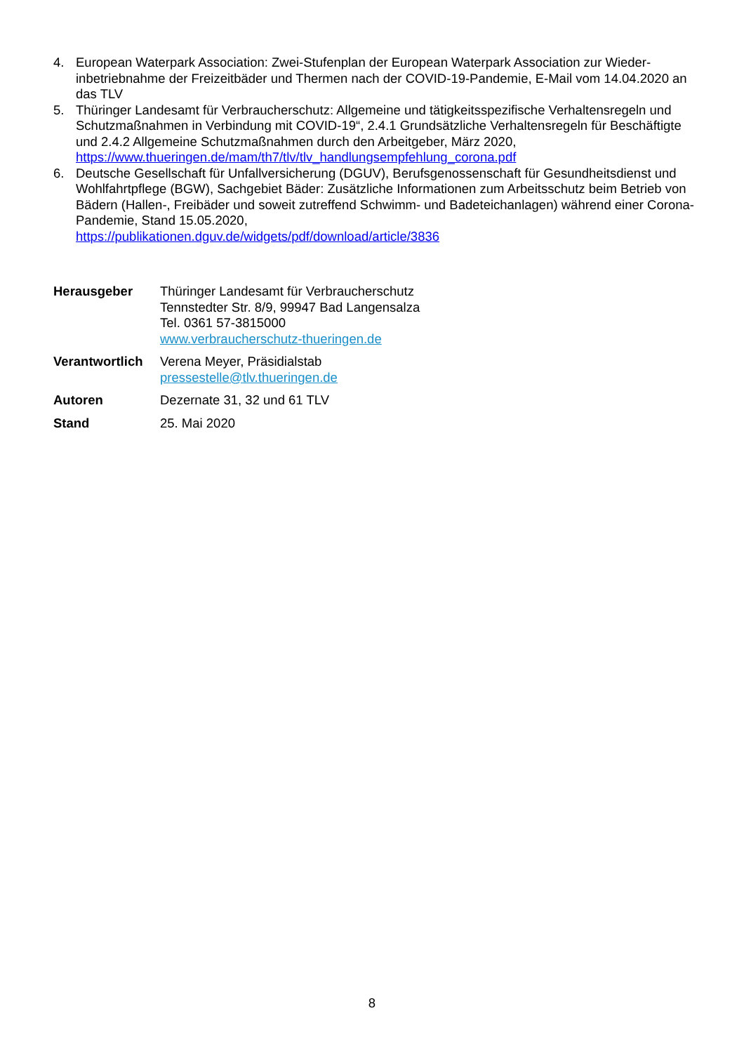4. European Waterpark Association: Zwei-Stufenplan der European Waterpark Association zur Wieder­inbetriebnahme der Freizeitbäder und Thermen nach der COVID-19-Pandemie, E-Mail vom 14.04.2020 an das TLV
5. Thüringer Landesamt für Verbraucherschutz: Allgemeine und tätigkeitsspezifische Verhaltensregeln und Schutzmaßnahmen in Verbindung mit COVID-19“, 2.4.1 Grundsätzliche Verhaltensregeln für Be­schäftigte und 2.4.2 Allgemeine Schutzmaßnahmen durch den Arbeitgeber, März 2020, https://www.thueringen.de/mam/th7/tlv/tlv_handlungsempfehlung_corona.pdf
6. Deutsche Gesellschaft für Unfallversicherung (DGUV), Berufsgenossenschaft für Gesundheitsdienst und Wohlfahrtpflege (BGW), Sachgebiet Bäder: Zusätzliche Informationen zum Arbeitsschutz beim Betrieb von Bädern (Hallen-, Freibäder und soweit zutreffend Schwimm- und Badeteichanlagen) während einer Corona-Pandemie, Stand 15.05.2020,
https://publikationen.dguv.de/widgets/pdf/download/article/3836
Herausgeber Thüringer Landesamt für Verbraucherschutz
Tennstedter Str. 8/9, 99947 Bad Langensalza
Tel. 0361 57-3815000
www.verbraucherschutz-thueringen.de
Verantwortlich Verena Meyer, Präsidialstab
pressestelle@tlv.thueringen.de
Autoren Dezernate 31, 32 und 61 TLV
Stand 25. Mai 2020
8